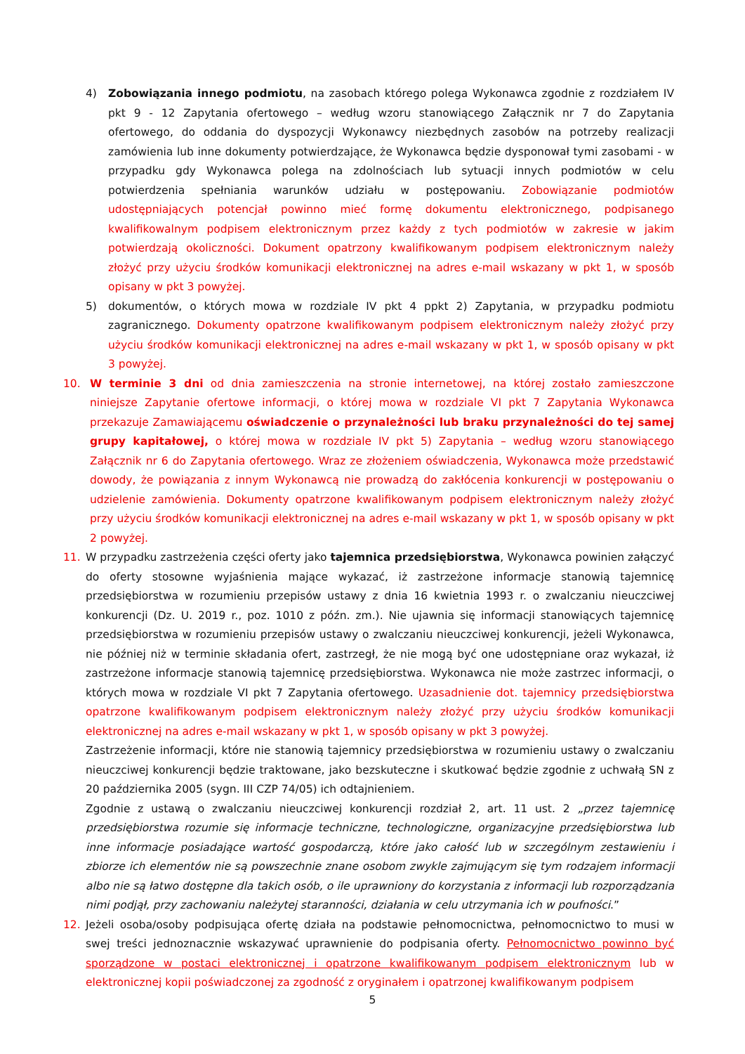4) Zobowiązania innego podmiotu, na zasobach którego polega Wykonawca zgodnie z rozdziałem IV pkt 9 - 12 Zapytania ofertowego – według wzoru stanowiącego Załącznik nr 7 do Zapytania ofertowego, do oddania do dyspozycji Wykonawcy niezbędnych zasobów na potrzeby realizacji zamówienia lub inne dokumenty potwierdzające, że Wykonawca będzie dysponował tymi zasobami - w przypadku gdy Wykonawca polega na zdolnościach lub sytuacji innych podmiotów w celu potwierdzenia spełniania warunków udziału w postępowaniu. Zobowiązanie podmiotów udostępniających potencjał powinno mieć formę dokumentu elektronicznego, podpisanego kwalifikowalnym podpisem elektronicznym przez każdy z tych podmiotów w zakresie w jakim potwierdzają okoliczności. Dokument opatrzony kwalifikowanym podpisem elektronicznym należy złożyć przy użyciu środków komunikacji elektronicznej na adres e-mail wskazany w pkt 1, w sposób opisany w pkt 3 powyżej.
5) dokumentów, o których mowa w rozdziale IV pkt 4 ppkt 2) Zapytania, w przypadku podmiotu zagranicznego. Dokumenty opatrzone kwalifikowanym podpisem elektronicznym należy złożyć przy użyciu środków komunikacji elektronicznej na adres e-mail wskazany w pkt 1, w sposób opisany w pkt 3 powyżej.
10. W terminie 3 dni od dnia zamieszczenia na stronie internetowej, na której zostało zamieszczone niniejsze Zapytanie ofertowe informacji, o której mowa w rozdziale VI pkt 7 Zapytania Wykonawca przekazuje Zamawiającemu oświadczenie o przynależności lub braku przynależności do tej samej grupy kapitałowej, o której mowa w rozdziale IV pkt 5) Zapytania – według wzoru stanowiącego Załącznik nr 6 do Zapytania ofertowego. Wraz ze złożeniem oświadczenia, Wykonawca może przedstawić dowody, że powiązania z innym Wykonawcą nie prowadzą do zakłócenia konkurencji w postępowaniu o udzielenie zamówienia. Dokumenty opatrzone kwalifikowanym podpisem elektronicznym należy złożyć przy użyciu środków komunikacji elektronicznej na adres e-mail wskazany w pkt 1, w sposób opisany w pkt 2 powyżej.
11. W przypadku zastrzeżenia części oferty jako tajemnica przedsiębiorstwa, Wykonawca powinien załączyć do oferty stosowne wyjaśnienia mające wykazać, iż zastrzeżone informacje stanowią tajemnicę przedsiębiorstwa w rozumieniu przepisów ustawy z dnia 16 kwietnia 1993 r. o zwalczaniu nieuczciwej konkurencji (Dz. U. 2019 r., poz. 1010 z późn. zm.). Nie ujawnia się informacji stanowiących tajemnicę przedsiębiorstwa w rozumieniu przepisów ustawy o zwalczaniu nieuczciwej konkurencji, jeżeli Wykonawca, nie później niż w terminie składania ofert, zastrzegł, że nie mogą być one udostępniane oraz wykazał, iż zastrzeżone informacje stanowią tajemnicę przedsiębiorstwa. Wykonawca nie może zastrzec informacji, o których mowa w rozdziale VI pkt 7 Zapytania ofertowego. Uzasadnienie dot. tajemnicy przedsiębiorstwa opatrzone kwalifikowanym podpisem elektronicznym należy złożyć przy użyciu środków komunikacji elektronicznej na adres e-mail wskazany w pkt 1, w sposób opisany w pkt 3 powyżej.
Zastrzeżenie informacji, które nie stanowią tajemnicy przedsiębiorstwa w rozumieniu ustawy o zwalczaniu nieuczciwej konkurencji będzie traktowane, jako bezskuteczne i skutkować będzie zgodnie z uchwałą SN z 20 października 2005 (sygn. III CZP 74/05) ich odtajnieniem.
Zgodnie z ustawą o zwalczaniu nieuczciwej konkurencji rozdział 2, art. 11 ust. 2 „przez tajemnicę przedsiębiorstwa rozumie się informacje techniczne, technologiczne, organizacyjne przedsiębiorstwa lub inne informacje posiadające wartość gospodarczą, które jako całość lub w szczególnym zestawieniu i zbiorze ich elementów nie są powszechnie znane osobom zwykle zajmującym się tym rodzajem informacji albo nie są łatwo dostępne dla takich osób, o ile uprawniony do korzystania z informacji lub rozporządzania nimi podjął, przy zachowaniu należytej staranności, działania w celu utrzymania ich w poufności.”
12. Jeżeli osoba/osoby podpisująca ofertę działa na podstawie pełnomocnictwa, pełnomocnictwo to musi w swej treści jednoznacznie wskazywać uprawnienie do podpisania oferty. Pełnomocnictwo powinno być sporządzone w postaci elektronicznej i opatrzone kwalifikowanym podpisem elektronicznym lub w elektronicznej kopii poświadczonej za zgodność z oryginałem i opatrzonej kwalifikowanym podpisem
5